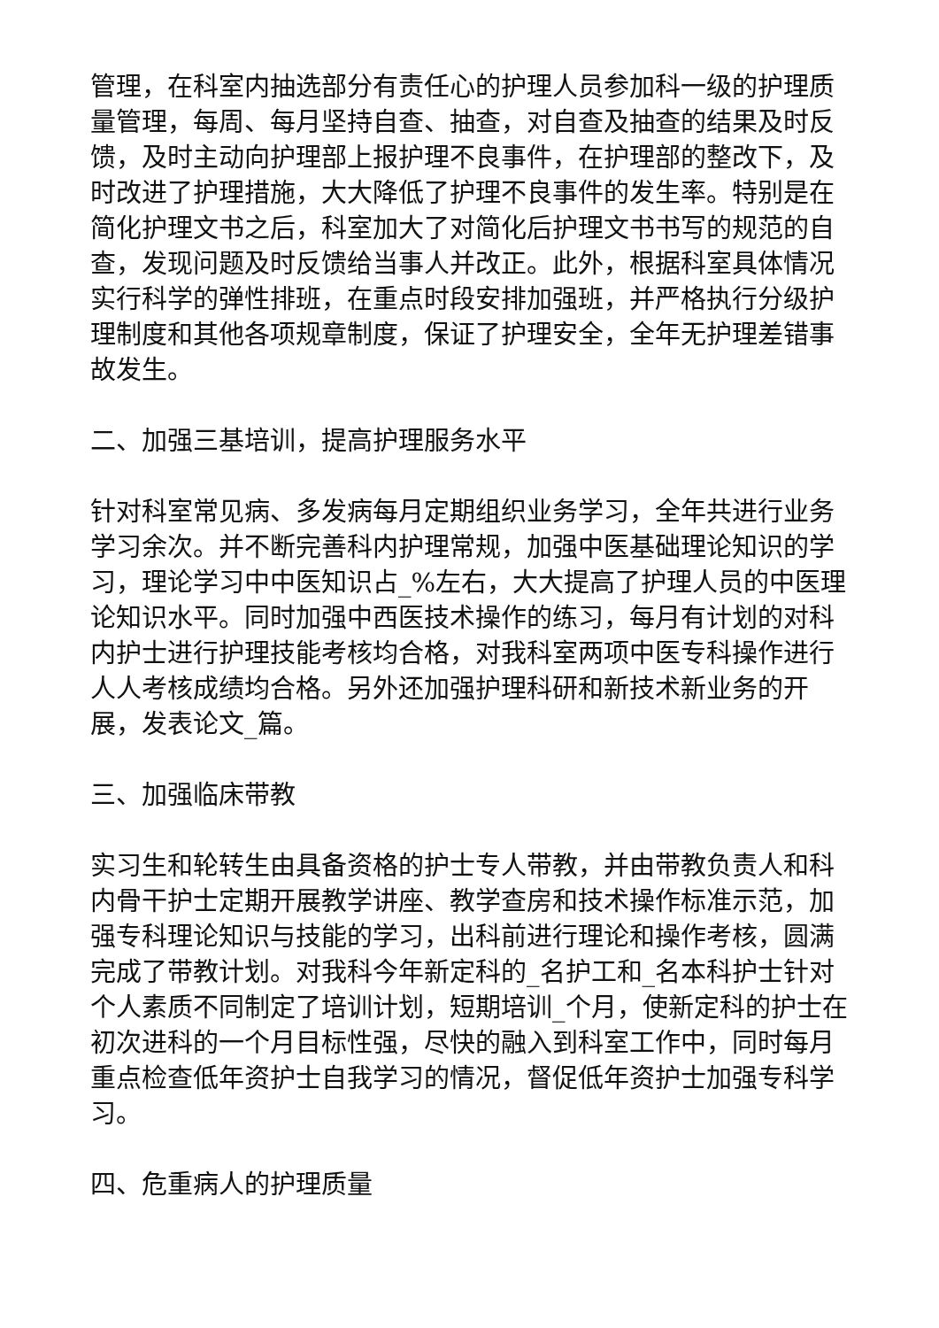管理，在科室内抽选部分有责任心的护理人员参加科一级的护理质量管理，每周、每月坚持自查、抽查，对自查及抽查的结果及时反馈，及时主动向护理部上报护理不良事件，在护理部的整改下，及时改进了护理措施，大大降低了护理不良事件的发生率。特别是在简化护理文书之后，科室加大了对简化后护理文书书写的规范的自查，发现问题及时反馈给当事人并改正。此外，根据科室具体情况实行科学的弹性排班，在重点时段安排加强班，并严格执行分级护理制度和其他各项规章制度，保证了护理安全，全年无护理差错事故发生。
二、加强三基培训，提高护理服务水平
针对科室常见病、多发病每月定期组织业务学习，全年共进行业务学习余次。并不断完善科内护理常规，加强中医基础理论知识的学习，理论学习中中医知识占_%左右，大大提高了护理人员的中医理论知识水平。同时加强中西医技术操作的练习，每月有计划的对科内护士进行护理技能考核均合格，对我科室两项中医专科操作进行人人考核成绩均合格。另外还加强护理科研和新技术新业务的开展，发表论文_篇。
三、加强临床带教
实习生和轮转生由具备资格的护士专人带教，并由带教负责人和科内骨干护士定期开展教学讲座、教学查房和技术操作标准示范，加强专科理论知识与技能的学习，出科前进行理论和操作考核，圆满完成了带教计划。对我科今年新定科的_名护工和_名本科护士针对个人素质不同制定了培训计划，短期培训_个月，使新定科的护士在初次进科的一个月目标性强，尽快的融入到科室工作中，同时每月重点检查低年资护士自我学习的情况，督促低年资护士加强专科学习。
四、危重病人的护理质量